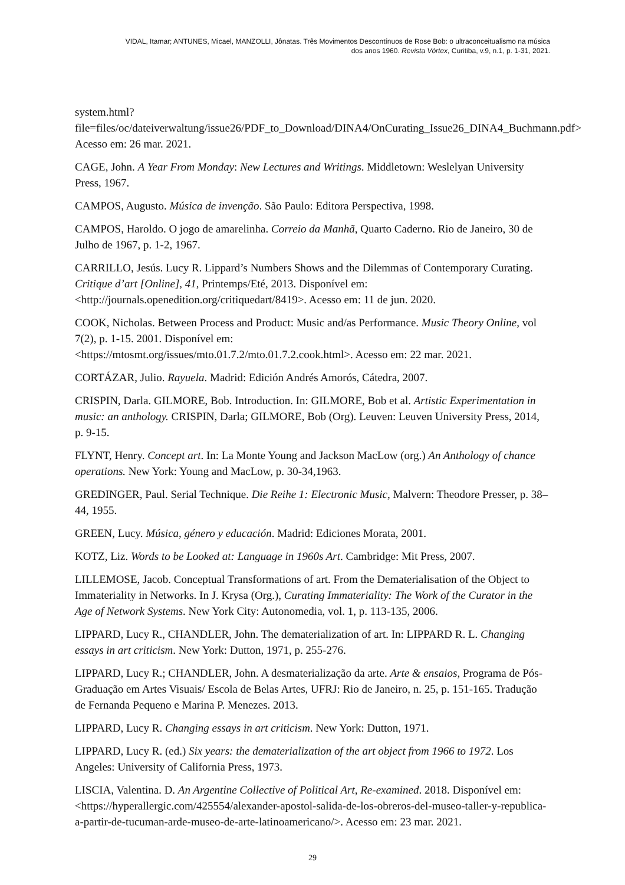VIDAL, Itamar; ANTUNES, Micael, MANZOLLI, Jônatas. Três Movimentos Descontínuos de Rose Bob: o ultraconceitualismo na música
dos anos 1960. Revista Vórtex, Curitiba, v.9, n.1, p. 1-31, 2021.
system.html?file=files/oc/dateiverwaltung/issue26/PDF_to_Download/DINA4/OnCurating_Issue26_DINA4_Buchmann.pdf> Acesso em: 26 mar. 2021.
CAGE, John. A Year From Monday: New Lectures and Writings. Middletown: Weslelyan University Press, 1967.
CAMPOS, Augusto. Música de invenção. São Paulo: Editora Perspectiva, 1998.
CAMPOS, Haroldo. O jogo de amarelinha. Correio da Manhã, Quarto Caderno. Rio de Janeiro, 30 de Julho de 1967, p. 1-2, 1967.
CARRILLO, Jesús. Lucy R. Lippard’s Numbers Shows and the Dilemmas of Contemporary Curating. Critique d’art [Online], 41, Printemps/Eté, 2013. Disponível em: <http://journals.openedition.org/critiquedart/8419>. Acesso em: 11 de jun. 2020.
COOK, Nicholas. Between Process and Product: Music and/as Performance. Music Theory Online, vol 7(2), p. 1-15. 2001. Disponível em:
<https://mtosmt.org/issues/mto.01.7.2/mto.01.7.2.cook.html>. Acesso em: 22 mar. 2021.
CORTÁZAR, Julio. Rayuela. Madrid: Edición Andrés Amorós, Cátedra, 2007.
CRISPIN, Darla. GILMORE, Bob. Introduction. In: GILMORE, Bob et al. Artistic Experimentation in music: an anthology. CRISPIN, Darla; GILMORE, Bob (Org). Leuven: Leuven University Press, 2014, p. 9-15.
FLYNT, Henry. Concept art. In: La Monte Young and Jackson MacLow (org.) An Anthology of chance operations. New York: Young and MacLow, p. 30-34,1963.
GREDINGER, Paul. Serial Technique. Die Reihe 1: Electronic Music, Malvern: Theodore Presser, p. 38–44, 1955.
GREEN, Lucy. Música, género y educación. Madrid: Ediciones Morata, 2001.
KOTZ, Liz. Words to be Looked at: Language in 1960s Art. Cambridge: Mit Press, 2007.
LILLEMOSE, Jacob. Conceptual Transformations of art. From the Dematerialisation of the Object to Immateriality in Networks. In J. Krysa (Org.), Curating Immateriality: The Work of the Curator in the Age of Network Systems. New York City: Autonomedia, vol. 1, p. 113-135, 2006.
LIPPARD, Lucy R., CHANDLER, John. The dematerialization of art. In: LIPPARD R. L. Changing essays in art criticism. New York: Dutton, 1971, p. 255-276.
LIPPARD, Lucy R.; CHANDLER, John. A desmaterialização da arte. Arte & ensaios, Programa de Pós-Graduação em Artes Visuais/ Escola de Belas Artes, UFRJ: Rio de Janeiro, n. 25, p. 151-165. Tradução de Fernanda Pequeno e Marina P. Menezes. 2013.
LIPPARD, Lucy R. Changing essays in art criticism. New York: Dutton, 1971.
LIPPARD, Lucy R. (ed.) Six years: the dematerialization of the art object from 1966 to 1972. Los Angeles: University of California Press, 1973.
LISCIA, Valentina. D. An Argentine Collective of Political Art, Re-examined. 2018. Disponível em: <https://hyperallergic.com/425554/alexander-apostol-salida-de-los-obreros-del-museo-taller-y-republica-a-partir-de-tucuman-arde-museo-de-arte-latinoamericano/>. Acesso em: 23 mar. 2021.
29